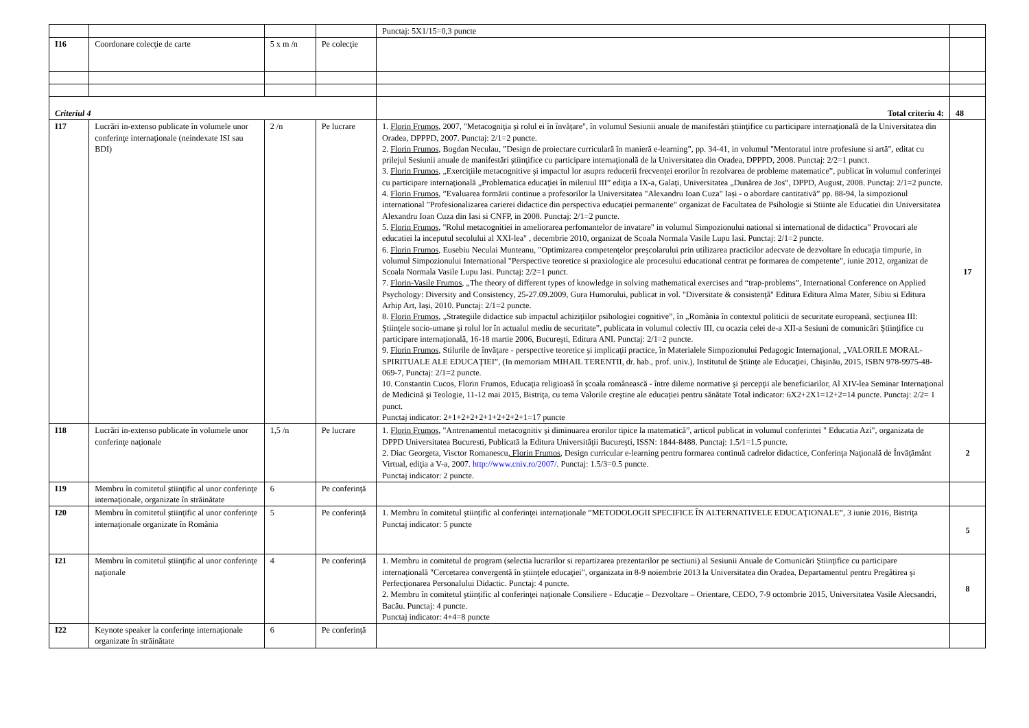| | | | | Punctaj: 5X1/15=0,3 puncte | |
| I16 | Coordonare colecţie de carte | 5 x m /n | Pe colecţie | | |
| Criteriul 4 | | | | Total criteriu 4: | 48 |
| I17 | Lucrări in-extenso publicate în volumele unor conferinţe internaţionale (neindexate ISI sau BDI) | 2 /n | Pe lucrare | 1. Florin Frumos , 2007, "Metacogniţia şi rolul ei în învăţare", în volumul Sesiunii anuale de manifestări ştiinţifice cu participare internaţională de la Universitatea din Oradea, DPPPD, 2007. Punctaj: 2/1=2 puncte. 2. Florin Frumos , Bogdan Neculau, ”Design de proiectare curriculară în manieră e-learning”, pp. 34-41, in volumul "Mentoratul intre profesiune si artă", editat cu prilejul Sesiunii anuale de manifestări ştiinţifice cu participare internaţională de la Universitatea din Oradea, DPPPD, 2008. Punctaj: 2/2=1 punct. 3. Florin Frumos , „Exerciţiile metacognitive şi impactul lor asupra reducerii frecvenţei erorilor în rezolvarea de probleme matematice”, publicat în volumul conferinţei cu participare internaţională „Problematica educaţiei în mileniul III” ediţia a IX-a, Galaţi, Universitatea „Dunărea de Jos”, DPPD, August, 2008. Punctaj: 2/1=2 puncte. 4. Florin Frumos , ”Evaluarea formării continue a profesorilor la Universitatea "Alexandru Ioan Cuza" Iași - o abordare cantitativă” pp. 88-94, la simpozionul international "Profesionalizarea carierei didactice din perspectiva educaţiei permanente" organizat de Facultatea de Psihologie si Stiinte ale Educatiei din Universitatea Alexandru Ioan Cuza din Iasi si CNFP, in 2008. Punctaj: 2/1=2 puncte. 5. Florin Frumos , "Rolul metacognitiei in ameliorarea perfomantelor de invatare" in volumul Simpozionului national si international de didactica" Provocari ale educatiei la inceputul secolului al XXI-lea" , decembrie 2010, organizat de Scoala Normala Vasile Lupu Iasi. Punctaj: 2/1=2 puncte. 6. Florin Frumos , Eusebiu Neculai Munteanu, "Optimizarea competenţelor preşcolarului prin utilizarea practicilor adecvate de dezvoltare în educaţia timpurie, in volumul Simpozionului International "Perspective teoretice si praxiologice ale procesului educational centrat pe formarea de competente", iunie 2012, organizat de Scoala Normala Vasile Lupu Iasi. Punctaj: 2/2=1 punct. 7. Florin-Vasile Frumos , „The theory of different types of knowledge in solving mathematical exercises and “trap-problems”, International Conference on Applied Psychology: Diversity and Consistency, 25-27.09.2009, Gura Humorului, publicat in vol. "Diversitate & consistenţă" Editura Editura Alma Mater, Sibiu si Editura Arhip Art, Iași, 2010. Punctaj: 2/1=2 puncte. 8. Florin Frumos , „Strategiile didactice sub impactul achiziţiilor psihologiei cognitive”, în „România în contextul politicii de securitate europeană, secţiunea III: Ştiinţele socio-umane şi rolul lor în actualul mediu de securitate”, publicata in volumul colectiv III, cu ocazia celei de-a XII-a Sesiuni de comunicări Ştiinţifice cu participare internaţională, 16-18 martie 2006, Bucureşti, Editura ANI. Punctaj: 2/1=2 puncte. 9. Florin Frumos , Stilurile de învăţare - perspective teoretice şi implicaţii practice, în Materialele Simpozionului Pedagogic Internaţional, „VALORILE MORAL-SPIRITUALE ALE EDUCAŢIEI”, (In memoriam MIHAIL TERENTII, dr. hab., prof. univ.), Institutul de Ştiinţe ale Educaţiei, Chişinău, 2015, ISBN 978-9975-48-069-7, Punctaj: 2/1=2 puncte. 10. Constantin Cucos, Florin Frumos, Educaţia religioasă în şcoala românească - între dileme normative şi percepţii ale beneficiarilor, Al XIV-lea Seminar Internaţional de Medicină şi Teologie, 11-12 mai 2015, Bistriţa, cu tema Valorile creştine ale educaţiei pentru sănătate Total indicator: 6X2+2X1=12+2=14 puncte. Punctaj: 2/2= 1 punct. Punctaj indicator: 2+1+2+2+2+1+2+2+2+1=17 puncte | 17 |
| I18 | Lucrări in-extenso publicate în volumele unor conferinţe naţionale | 1,5 /n | Pe lucrare | 1. Florin Frumos , "Antrenamentul metacognitiv şi diminuarea erorilor tipice la matematică”, articol publicat in volumul conferintei " Educatia Azi", organizata de DPPD Universitatea Bucuresti, Publicată la Editura Universităţii Bucureşti, ISSN: 1844-8488. Punctaj: 1.5/1=1.5 puncte. 2. Diac Georgeta, Visctor Romanescu , Florin Frumos , Design curricular e-learning pentru formarea continuă cadrelor didactice, Conferinţa Naţională de Învăţământ Virtual, ediţia a V-a, 2007. http://www.cniv.ro/2007/ . Punctaj: 1.5/3=0.5 puncte. Punctaj indicator: 2 puncte. | 2 |
| I19 | Membru în comitetul ştiinţific al unor conferinţe internaţionale, organizate în străinătate | 6 | Pe conferinţă | | |
| I20 | Membru în comitetul ştiinţific al unor conferinţe internaţionale organizate în România | 5 | Pe conferinţă | 1. Membru în comitetul ştiinţific al conferinţei internaţionale ”METODOLOGII SPECIFICE ÎN ALTERNATIVELE EDUCAŢIONALE”, 3 iunie 2016, Bistriţa Punctaj indicator: 5 puncte | 5 |
| I21 | Membru în comitetul ştiinţific al unor conferinţe naţionale | 4 | Pe conferinţă | 1. Membru in comitetul de program (selectia lucrarilor si repartizarea prezentarilor pe sectiuni) al Sesiunii Anuale de Comunicări Ştiinţifice cu participare internaţională "Cercetarea convergentă în ştiinţele educaţiei", organizata in 8-9 noiembrie 2013 la Universitatea din Oradea, Departamentul pentru Pregătirea şi Perfecţionarea Personalului Didactic. Punctaj: 4 puncte. 2. Membru în comitetul ştiinţific al conferinţei naţionale Consiliere - Educaţie – Dezvoltare – Orientare, CEDO, 7-9 octombrie 2015, Universitatea Vasile Alecsandri, Bacău. Punctaj: 4 puncte. Punctaj indicator: 4+4=8 puncte | 8 |
| I22 | Keynote speaker la conferinţe internaţionale organizate în străinătate | 6 | Pe conferinţă | | |